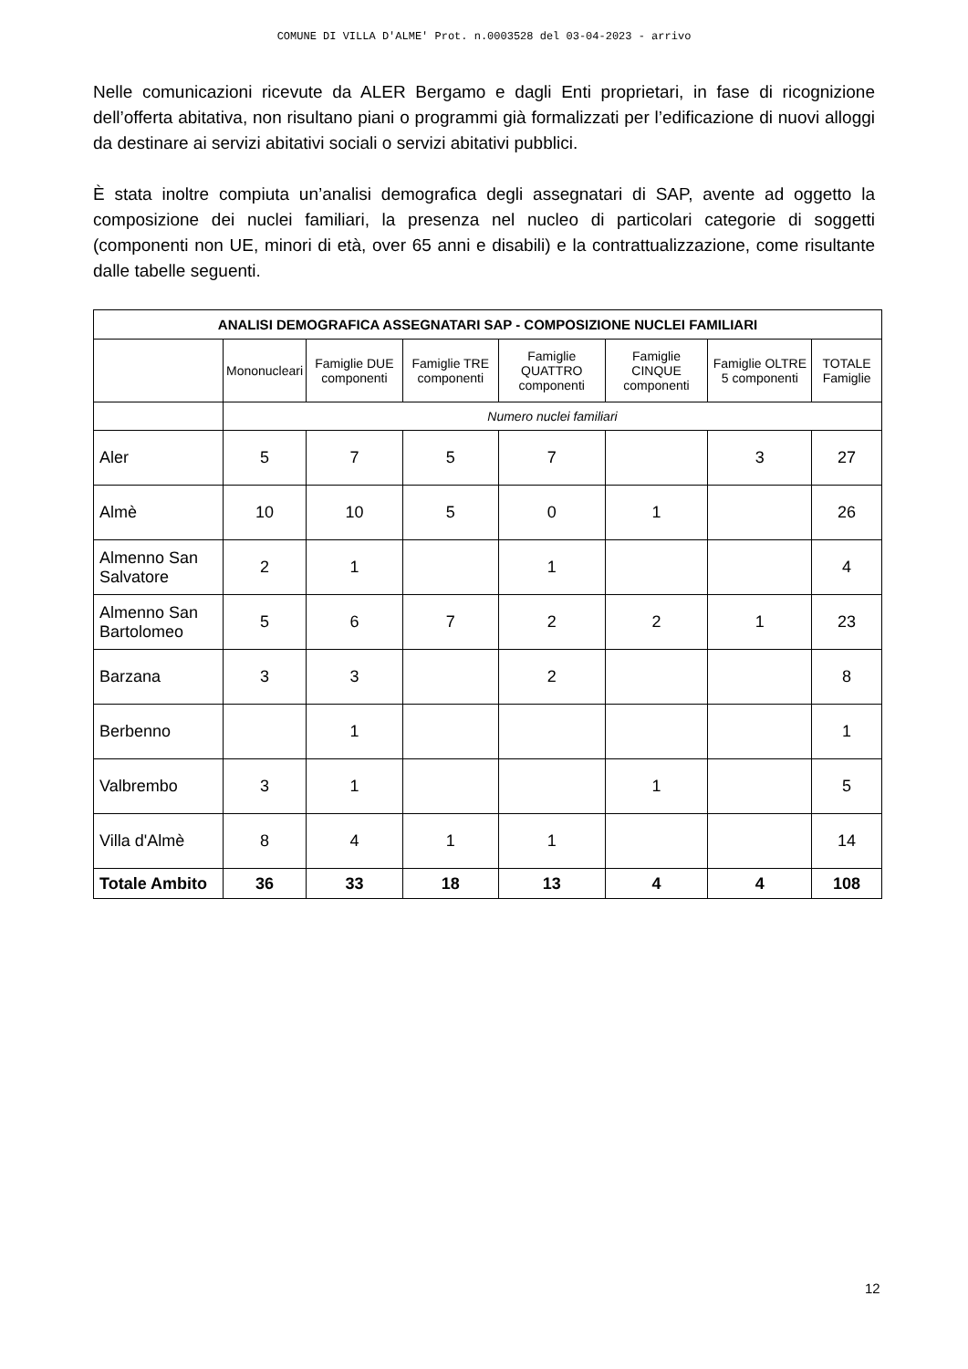COMUNE DI VILLA D'ALME' Prot. n.0003528 del 03-04-2023 - arrivo
Nelle comunicazioni ricevute da ALER Bergamo e dagli Enti proprietari, in fase di ricognizione dell’offerta abitativa, non risultano piani o programmi già formalizzati per l’edificazione di nuovi alloggi da destinare ai servizi abitativi sociali o servizi abitativi pubblici.
È stata inoltre compiuta un’analisi demografica degli assegnatari di SAP, avente ad oggetto la composizione dei nuclei familiari, la presenza nel nucleo di particolari categorie di soggetti (componenti non UE, minori di età, over 65 anni e disabili) e la contrattualizzazione, come risultante dalle tabelle seguenti.
| ANALISI DEMOGRAFICA ASSEGNATARI SAP - COMPOSIZIONE NUCLEI FAMILIARI | | | | | | | |
| --- | --- | --- | --- | --- | --- | --- | --- |
| | Mononucleari | Famiglie DUE componenti | Famiglie TRE componenti | Famiglie QUATTRO componenti | Famiglie CINQUE componenti | Famiglie OLTRE 5 componenti | TOTALE Famiglie |
| | Numero nuclei familiari | | | | | | |
| Aler | 5 | 7 | 5 | 7 | | 3 | 27 |
| Almè | 10 | 10 | 5 | 0 | 1 | | 26 |
| Almenno San Salvatore | 2 | 1 | | 1 | | | 4 |
| Almenno San Bartolomeo | 5 | 6 | 7 | 2 | 2 | 1 | 23 |
| Barzana | 3 | 3 | | 2 | | | 8 |
| Berbenno | | 1 | | | | | 1 |
| Valbrembo | 3 | 1 | | | 1 | | 5 |
| Villa d'Almè | 8 | 4 | 1 | 1 | | | 14 |
| Totale Ambito | 36 | 33 | 18 | 13 | 4 | 4 | 108 |
12